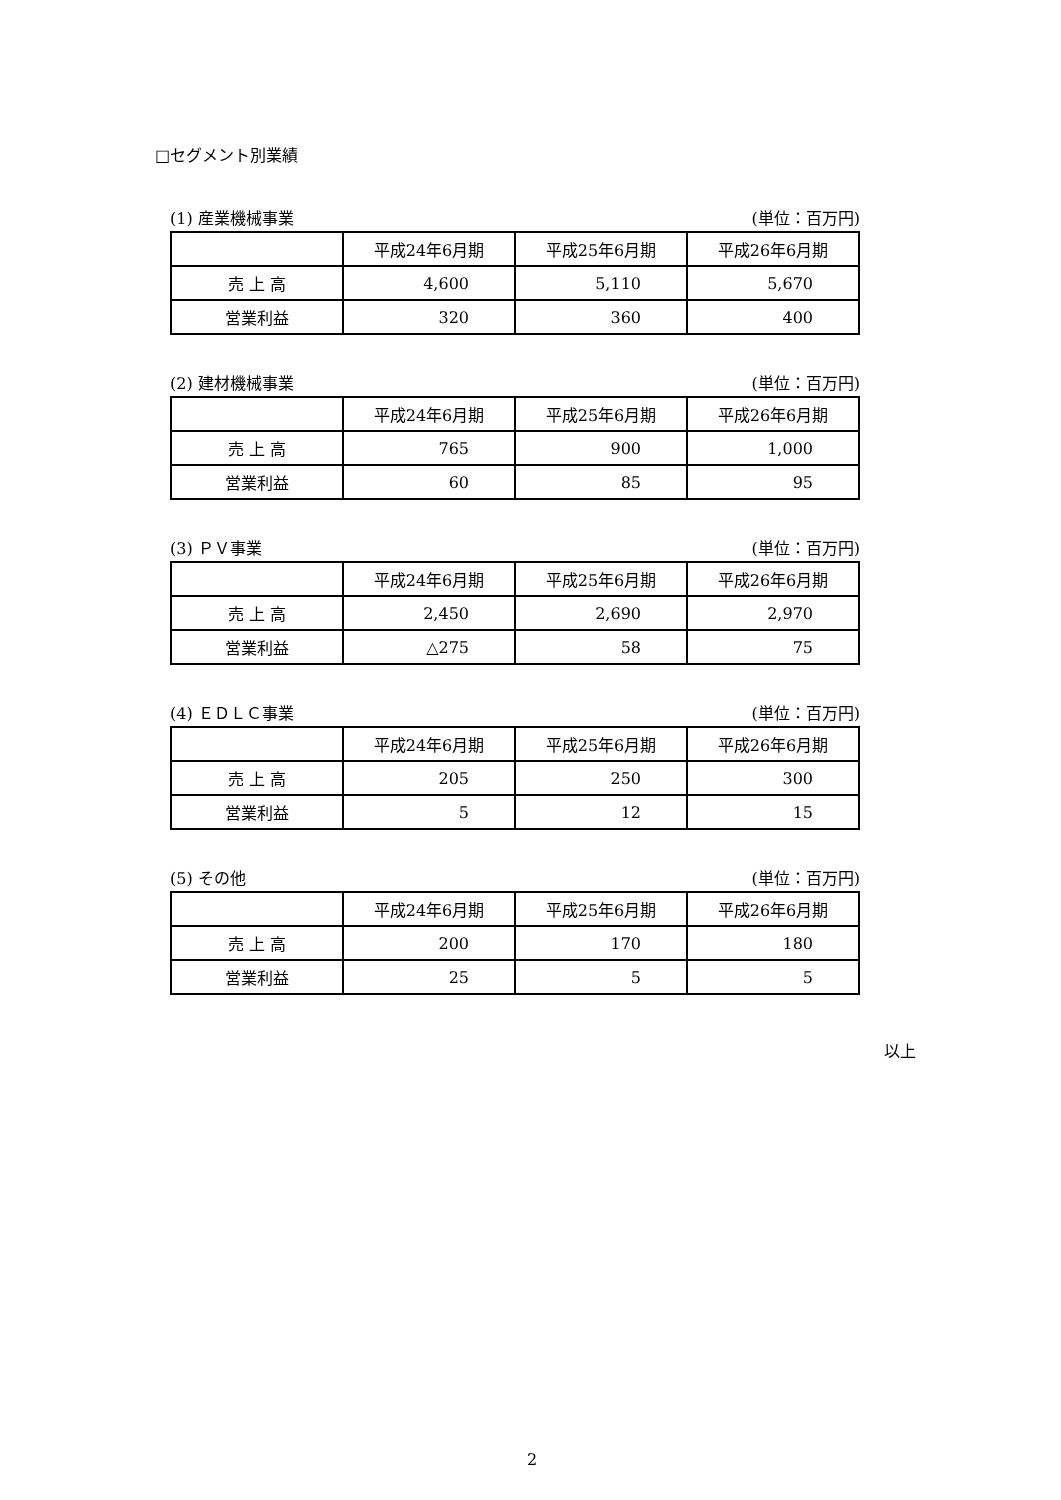□セグメント別業績
(1) 産業機械事業 (単位：百万円)
| | 平成24年6月期 | 平成25年6月期 | 平成26年6月期 |
| --- | --- | --- | --- |
| 売 上 高 | 4,600 | 5,110 | 5,670 |
| 営業利益 | 320 | 360 | 400 |
(2) 建材機械事業 (単位：百万円)
| | 平成24年6月期 | 平成25年6月期 | 平成26年6月期 |
| --- | --- | --- | --- |
| 売 上 高 | 765 | 900 | 1,000 |
| 営業利益 | 60 | 85 | 95 |
(3) ＰＶ事業 (単位：百万円)
| | 平成24年6月期 | 平成25年6月期 | 平成26年6月期 |
| --- | --- | --- | --- |
| 売 上 高 | 2,450 | 2,690 | 2,970 |
| 営業利益 | △275 | 58 | 75 |
(4) ＥＤＬＣ事業 (単位：百万円)
| | 平成24年6月期 | 平成25年6月期 | 平成26年6月期 |
| --- | --- | --- | --- |
| 売 上 高 | 205 | 250 | 300 |
| 営業利益 | 5 | 12 | 15 |
(5) その他 (単位：百万円)
| | 平成24年6月期 | 平成25年6月期 | 平成26年6月期 |
| --- | --- | --- | --- |
| 売 上 高 | 200 | 170 | 180 |
| 営業利益 | 25 | 5 | 5 |
以上
2